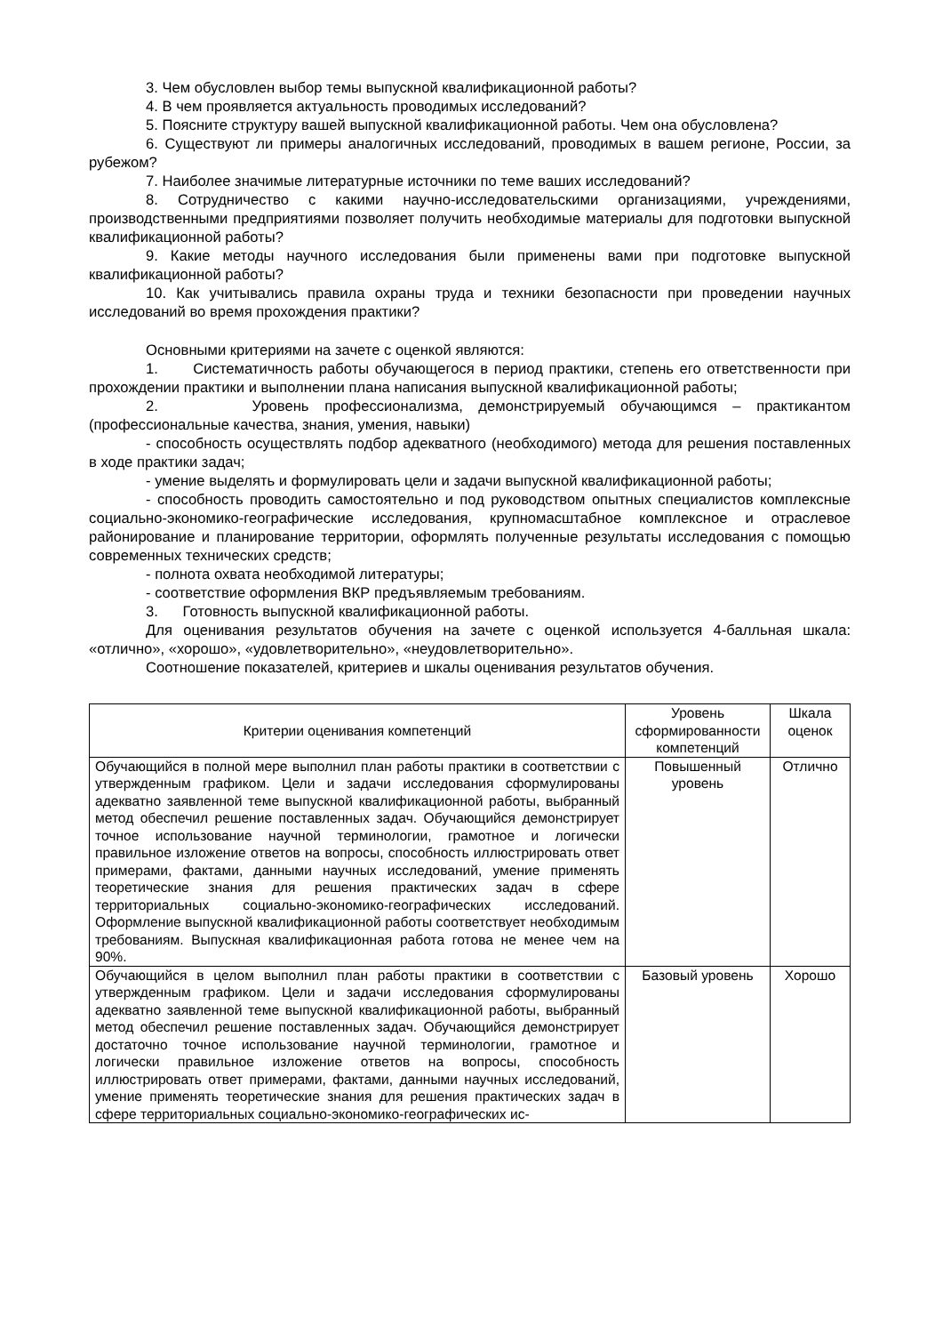3. Чем обусловлен выбор темы выпускной квалификационной работы?
4. В чем проявляется актуальность проводимых исследований?
5. Поясните структуру вашей выпускной квалификационной работы. Чем она обусловлена?
6. Существуют ли примеры аналогичных исследований, проводимых в вашем регионе, России, за рубежом?
7. Наиболее значимые литературные источники по теме ваших исследований?
8. Сотрудничество с какими научно-исследовательскими организациями, учреждениями, производственными предприятиями позволяет получить необходимые материалы для подготовки выпускной квалификационной работы?
9. Какие методы научного исследования были применены вами при подготовке выпускной квалификационной работы?
10. Как учитывались правила охраны труда и техники безопасности при проведении научных исследований во время прохождения практики?
Основными критериями на зачете с оценкой являются:
1. Систематичность работы обучающегося в период практики, степень его ответственности при прохождении практики и выполнении плана написания выпускной квалификационной работы;
2. Уровень профессионализма, демонстрируемый обучающимся – практикантом (профессиональные качества, знания, умения, навыки)
- способность осуществлять подбор адекватного (необходимого) метода для решения поставленных в ходе практики задач;
- умение выделять и формулировать цели и задачи выпускной квалификационной работы;
- способность проводить самостоятельно и под руководством опытных специалистов комплексные социально-экономико-географические исследования, крупномасштабное комплексное и отраслевое районирование и планирование территории, оформлять полученные результаты исследования с помощью современных технических средств;
- полнота охвата необходимой литературы;
- соответствие оформления ВКР предъявляемым требованиям.
3. Готовность выпускной квалификационной работы.
Для оценивания результатов обучения на зачете с оценкой используется 4-балльная шкала: «отлично», «хорошо», «удовлетворительно», «неудовлетворительно».
Соотношение показателей, критериев и шкалы оценивания результатов обучения.
| Критерии оценивания компетенций | Уровень сформированности компетенций | Шкала оценок |
| Обучающийся в полной мере выполнил план работы практики в соответствии с утвержденным графиком. Цели и задачи исследования сформулированы адекватно заявленной теме выпускной квалификационной работы, выбранный метод обеспечил решение поставленных задач. Обучающийся демонстрирует точное использование научной терминологии, грамотное и логически правильное изложение ответов на вопросы, способность иллюстрировать ответ примерами, фактами, данными научных исследований, умение применять теоретические знания для решения практических задач в сфере территориальных социально-экономико-географических исследований. Оформление выпускной квалификационной работы соответствует необходимым требованиям. Выпускная квалификационная работа готова не менее чем на 90%. | Повышенный уровень | Отлично |
| Обучающийся в целом выполнил план работы практики в соответствии с утвержденным графиком. Цели и задачи исследования сформулированы адекватно заявленной теме выпускной квалификационной работы, выбранный метод обеспечил решение поставленных задач. Обучающийся демонстрирует достаточно точное использование научной терминологии, грамотное и логически правильное изложение ответов на вопросы, способность иллюстрировать ответ примерами, фактами, данными научных исследований, умение применять теоретические знания для решения практических задач в сфере территориальных социально-экономико-географических ис- | Базовый уровень | Хорошо |